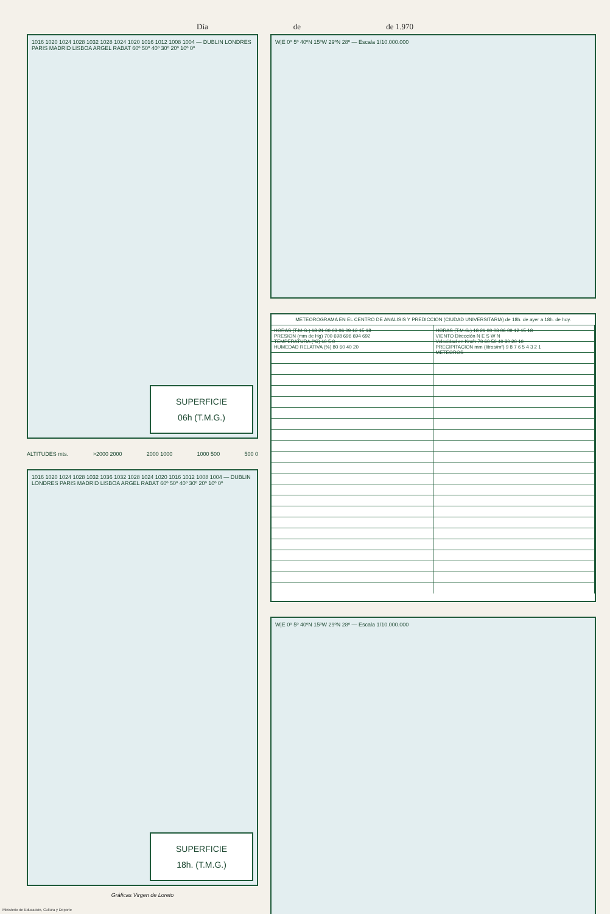Día de de 1.970
1016 1020 1024 1028 1032 1028 1024 1020 1016 1012 1008 1004 — DUBLIN LONDRES PARIS MADRID LISBOA ARGEL RABAT 60º 50º 40º 30º 20º 10º 0º
SUPERFICIE
06h (T.M.G.)
ALTITUDES mts. >2000 2000 2000 1000 1000 500 500 0
1016 1020 1024 1028 1032 1036 1032 1028 1024 1020 1016 1012 1008 1004 — DUBLIN LONDRES PARIS MADRID LISBOA ARGEL RABAT 60º 50º 40º 30º 20º 10º 0º
SUPERFICIE
18h. (T.M.G.)
Gráficas Virgen de Loreto
W|E 0º 5º 40ºN 15ºW 29ºN 28º — Escala 1/10.000.000
METEOROGRAMA EN EL CENTRO DE ANALISIS Y PREDICCION (CIUDAD UNIVERSITARIA) de 18h. de ayer a 18h. de hoy.
HORAS (T.M.G.) 18 21 00 03 06 09 12 15 18
PRESION (mm de Hg) 700 698 696 694 692
TEMPERATURA (ºC) 10 5 0
HUMEDAD RELATIVA (%) 80 60 40 20
HORAS (T.M.G.) 18 21 00 03 06 09 12 15 18
VIENTO Dirección N E S W N
Velocidad en Km/h 70 60 50 40 30 20 10
PRECIPITACION mm (litros/m²) 9 8 7 6 5 4 3 2 1
METEOROS
W|E 0º 5º 40ºN 15ºW 29ºN 28º — Escala 1/10.000.000
Ministerio de Educación, Cultura y Deporte